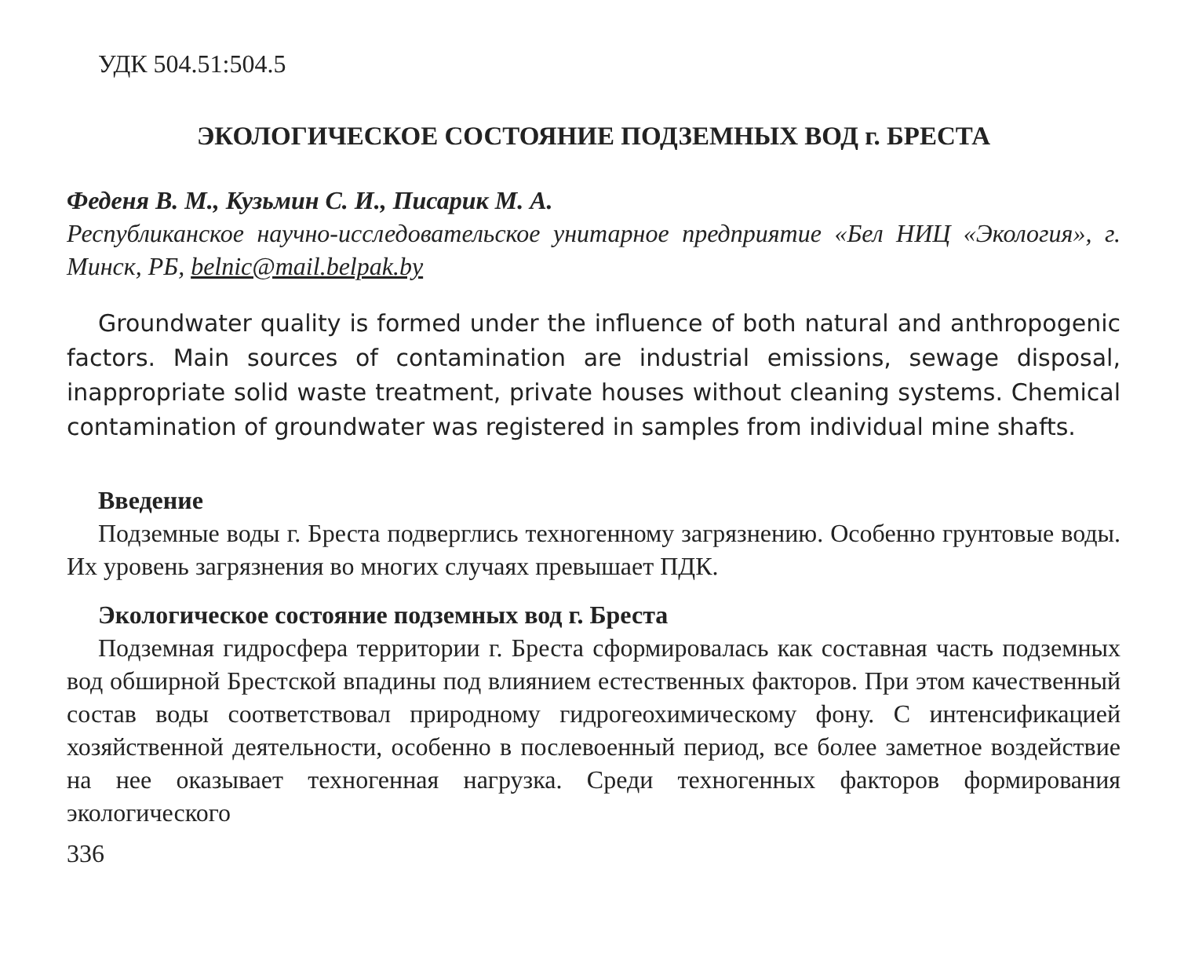УДК 504.51:504.5
ЭКОЛОГИЧЕСКОЕ СОСТОЯНИЕ ПОДЗЕМНЫХ ВОД г. БРЕСТА
Феденя В. М., Кузьмин С. И., Писарик М. А.
Республиканское научно-исследовательское унитарное предприятие «Бел НИЦ «Экология», г. Минск, РБ, belnic@mail.belpak.by
Groundwater quality is formed under the influence of both natural and anthropogenic factors. Main sources of contamination are industrial emissions, sewage disposal, inappropriate solid waste treatment, private houses without cleaning systems. Chemical contamination of groundwater was registered in samples from individual mine shafts.
Введение
Подземные воды г. Бреста подверглись техногенному загрязнению. Особенно грунтовые воды. Их уровень загрязнения во многих случаях превышает ПДК.
Экологическое состояние подземных вод г. Бреста
Подземная гидросфера территории г. Бреста сформировалась как составная часть подземных вод обширной Брестской впадины под влиянием естественных факторов. При этом качественный состав воды соответствовал природному гидрогеохимическому фону. С интенсификацией хозяйственной деятельности, особенно в послевоенный период, все более заметное воздействие на нее оказывает техногенная нагрузка. Среди техногенных факторов формирования экологического
336